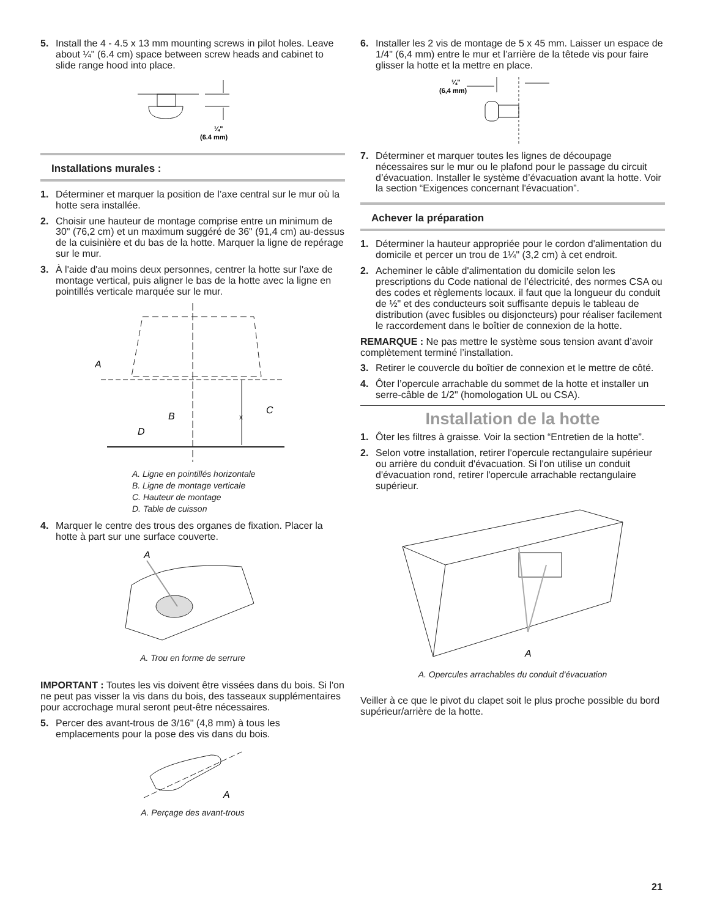5. Install the 4 - 4.5 x 13 mm mounting screws in pilot holes. Leave about ¼" (6.4 cm) space between screw heads and cabinet to slide range hood into place.
¼"
(6.4 mm)
Installations murales :
1. Déterminer et marquer la position de l’axe central sur le mur où la hotte sera installée.
2. Choisir une hauteur de montage comprise entre un minimum de 30" (76,2 cm) et un maximum suggéré de 36" (91,4 cm) au-dessus de la cuisinière et du bas de la hotte. Marquer la ligne de repérage sur le mur.
3. À l'aide d'au moins deux personnes, centrer la hotte sur l'axe de montage vertical, puis aligner le bas de la hotte avec la ligne en pointillés verticale marquée sur le mur.
A
B
C
x
D
A. Ligne en pointillés horizontale
B. Ligne de montage verticale
C. Hauteur de montage
D. Table de cuisson
4. Marquer le centre des trous des organes de fixation. Placer la hotte à part sur une surface couverte.
A
A. Trou en forme de serrure
IMPORTANT : Toutes les vis doivent être vissées dans du bois. Si l'on ne peut pas visser la vis dans du bois, des tasseaux supplémentaires pour accrochage mural seront peut-être nécessaires.
5. Percer des avant-trous de 3/16" (4,8 mm) à tous les emplacements pour la pose des vis dans du bois.
A
A. Perçage des avant-trous
6. Installer les 2 vis de montage de 5 x 45 mm. Laisser un espace de 1/4" (6,4 mm) entre le mur et l’arrière de la têtede vis pour faire glisser la hotte et la mettre en place.
¼"
(6,4 mm)
7. Déterminer et marquer toutes les lignes de découpage nécessaires sur le mur ou le plafond pour le passage du circuit d’évacuation. Installer le système d’évacuation avant la hotte. Voir la section “Exigences concernant l'évacuation”.
Achever la préparation
1. Déterminer la hauteur appropriée pour le cordon d'alimentation du domicile et percer un trou de 1¼" (3,2 cm) à cet endroit.
2. Acheminer le câble d'alimentation du domicile selon les prescriptions du Code national de l’électricité, des normes CSA ou des codes et règlements locaux. il faut que la longueur du conduit de ½" et des conducteurs soit suffisante depuis le tableau de distribution (avec fusibles ou disjoncteurs) pour réaliser facilement le raccordement dans le boîtier de connexion de la hotte.
REMARQUE : Ne pas mettre le système sous tension avant d’avoir complètement terminé l’installation.
3. Retirer le couvercle du boîtier de connexion et le mettre de côté.
4. Ôter l’opercule arrachable du sommet de la hotte et installer un serre-câble de 1/2" (homologation UL ou CSA).
Installation de la hotte
1. Ôter les filtres à graisse. Voir la section “Entretien de la hotte”.
2. Selon votre installation, retirer l'opercule rectangulaire supérieur ou arrière du conduit d'évacuation. Si l'on utilise un conduit d'évacuation rond, retirer l'opercule arrachable rectangulaire supérieur.
A
A. Opercules arrachables du conduit d'évacuation
Veiller à ce que le pivot du clapet soit le plus proche possible du bord supérieur/arrière de la hotte.
21